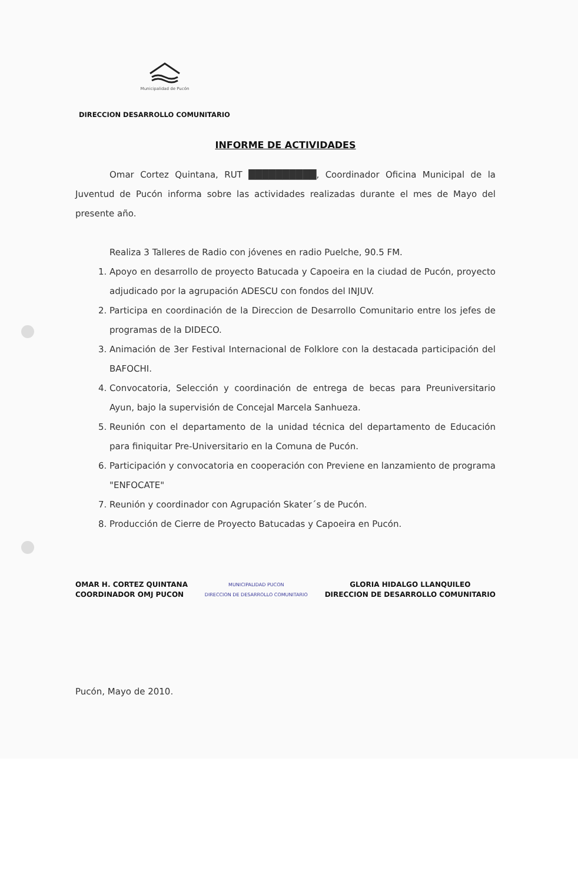Municipalidad de Pucón
DIRECCION DESARROLLO COMUNITARIO
INFORME DE ACTIVIDADES
Omar Cortez Quintana, RUT ██████████, Coordinador Oficina Municipal de la Juventud de Pucón informa sobre las actividades realizadas durante el mes de Mayo del presente año.
Realiza 3 Talleres de Radio con jóvenes en radio Puelche, 90.5 FM.
1. Apoyo en desarrollo de proyecto Batucada y Capoeira en la ciudad de Pucón, proyecto adjudicado por la agrupación ADESCU con fondos del INJUV.
2. Participa en coordinación de la Direccion de Desarrollo Comunitario entre los jefes de programas de la DIDECO.
3. Animación de 3er Festival Internacional de Folklore con la destacada participación del BAFOCHI.
4. Convocatoria, Selección y coordinación de entrega de becas para Preuniversitario Ayun, bajo la supervisión de Concejal Marcela Sanhueza.
5. Reunión con el departamento de la unidad técnica del departamento de Educación para finiquitar Pre-Universitario en la Comuna de Pucón.
6. Participación y convocatoria en cooperación con Previene en lanzamiento de programa "ENFOCATE"
7. Reunión y coordinador con Agrupación Skater´s de Pucón.
8. Producción de Cierre de Proyecto Batucadas y Capoeira en Pucón.
OMAR H. CORTEZ QUINTANA
COORDINADOR OMJ PUCON
MUNICIPALIDAD PUCON
DIRECCION DE DESARROLLO COMUNITARIO
GLORIA HIDALGO LLANQUILEO
DIRECCION DE DESARROLLO COMUNITARIO
Pucón, Mayo de 2010.